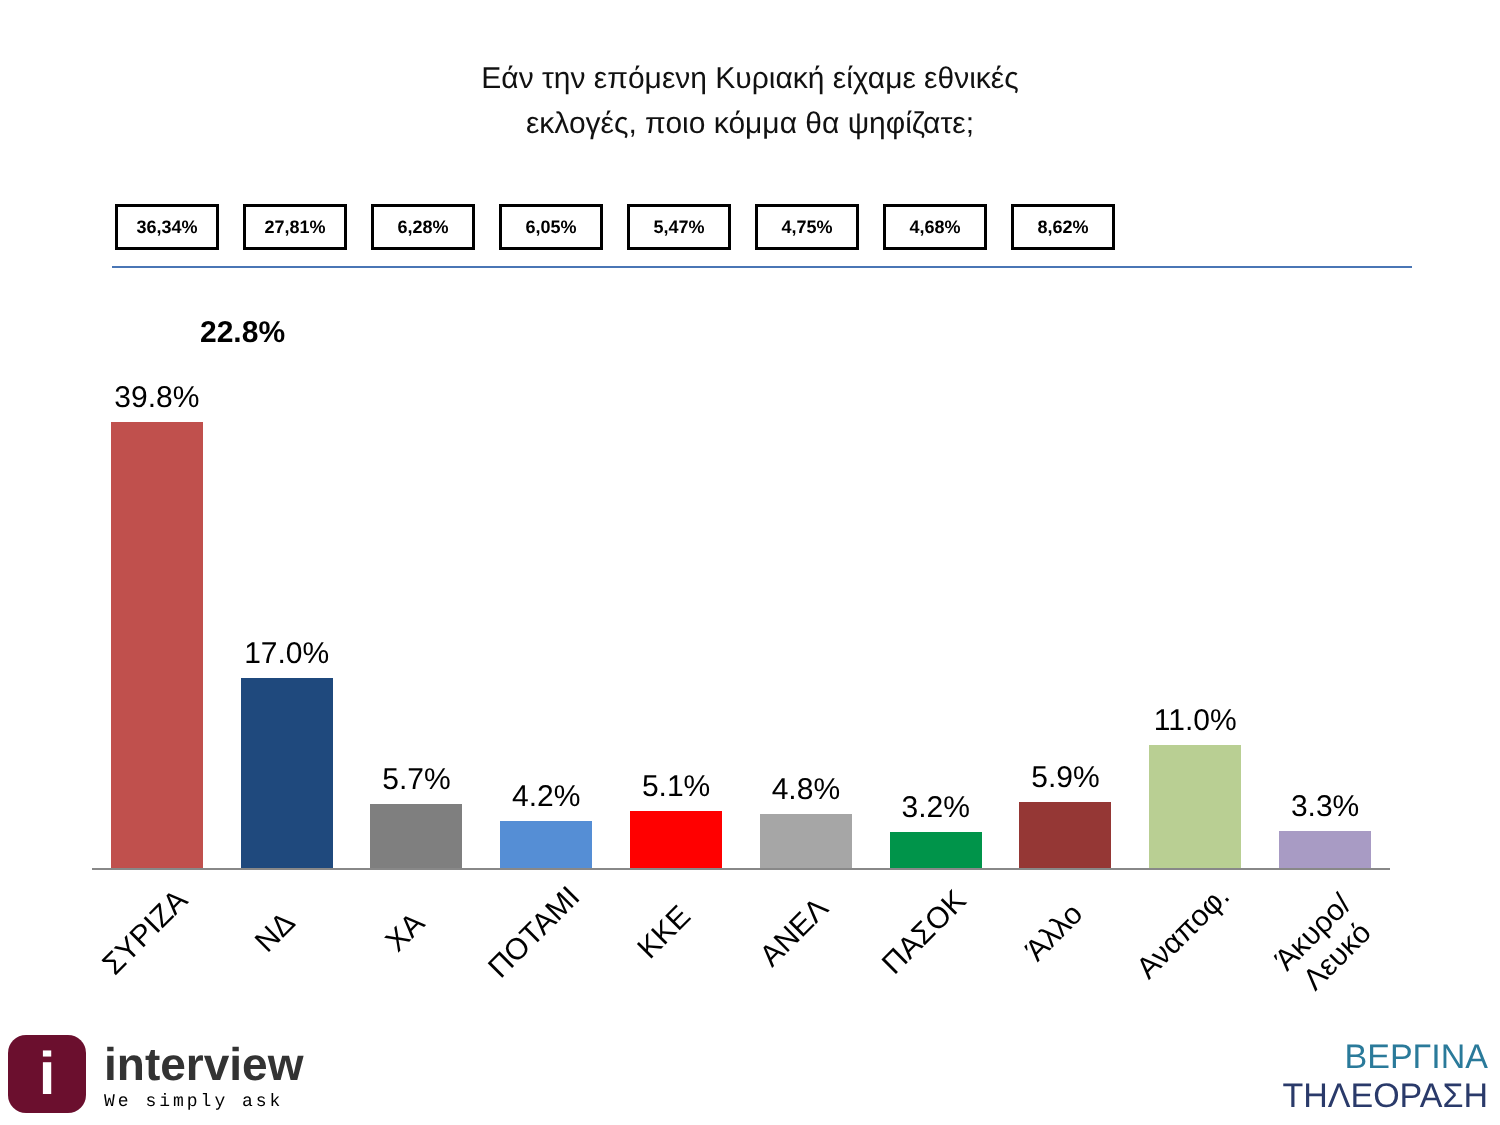Εάν την επόμενη Κυριακή είχαμε εθνικές
εκλογές, ποιο κόμμα θα ψηφίζατε;
36,34% 27,81% 6,28% 6,05% 5,47% 4,75% 4,68% 8,62%
22.8%
39.8% 17.0% 5.7% 4.2% 5.1% 4.8% 3.2% 5.9% 11.0% 3.3%
ΣΥΡΙΖΑ
ΝΔ
ΧΑ
ΠΟΤΑΜΙ
ΚΚΕ
ΑΝΕΛ
ΠΑΣΟΚ
Άλλο
Αναποφ.
Άκυρο/Λευκό
i
interview
We simply ask
ΒΕΡΓΙΝΑ
ΤΗΛΕΟΡΑΣΗ